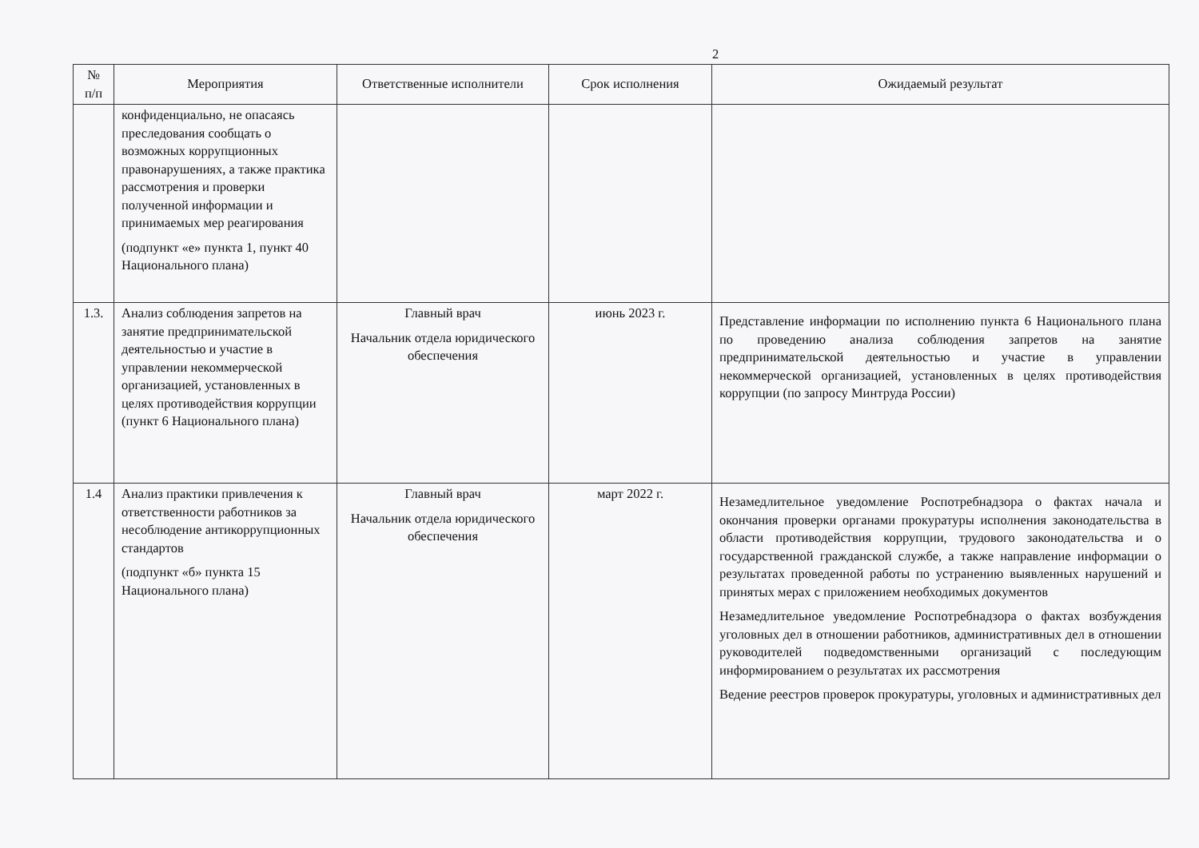2
| № п/п | Мероприятия | Ответственные исполнители | Срок исполнения | Ожидаемый результат |
| --- | --- | --- | --- | --- |
| | конфиденциально, не опасаясь преследования сообщать о возможных коррупционных правонарушениях, а также практика рассмотрения и проверки полученной информации и принимаемых мер реагирования (подпункт «е» пункта 1, пункт 40 Национального плана) | | | |
| 1.3. | Анализ соблюдения запретов на занятие предпринимательской деятельностью и участие в управлении некоммерческой организацией, установленных в целях противодействия коррупции (пункт 6 Национального плана) | Главный врач Начальник отдела юридического обеспечения | июнь 2023 г. | Представление информации по исполнению пункта 6 Национального плана по проведению анализа соблюдения запретов на занятие предпринимательской деятельностью и участие в управлении некоммерческой организацией, установленных в целях противодействия коррупции (по запросу Минтруда России) |
| 1.4 | Анализ практики привлечения к ответственности работников за несоблюдение антикоррупционных стандартов (подпункт «б» пункта 15 Национального плана) | Главный врач Начальник отдела юридического обеспечения | март 2022 г. | Незамедлительное уведомление Роспотребнадзора о фактах начала и окончания проверки органами прокуратуры исполнения законодательства в области противодействия коррупции, трудового законодательства и о государственной гражданской службе, а также направление информации о результатах проведенной работы по устранению выявленных нарушений и принятых мерах с приложением необходимых документов Незамедлительное уведомление Роспотребнадзора о фактах возбуждения уголовных дел в отношении работников, административных дел в отношении руководителей подведомственными организаций с последующим информированием о результатах их рассмотрения Ведение реестров проверок прокуратуры, уголовных и административных дел |